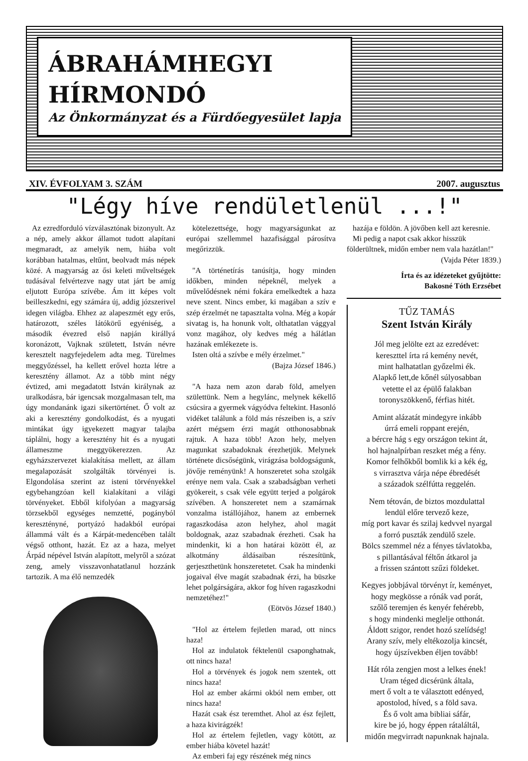ÁBRAHÁMHEGYI
HÍRMONDÓ Az Önkormányzat és a Fürdőegyesület lapja
XIV. ÉVFOLYAM 3. SZÁM 2007. augusztus
"Légy híve rendületlenül ...!"
Az ezredforduló vízválasztónak bizonyult. Az a nép, amely akkor államot tudott alapítani megmaradt, az amelyik nem, hiába volt korábban hatalmas, eltűnt, beolvadt más népek közé. A magyarság az ősi keleti műveltségek tudásával felvértezve nagy utat járt be amíg eljutott Európa szívébe. Ám itt képes volt beilleszkedni, egy számára új, addig józszerivel idegen világba. Ehhez az alapeszmét egy erős, határozott, széles látókörű egyéniség, a második évezred első napján királlyá koronázott, Vajknak született, István névre keresztelt nagyfejedelem adta meg. Türelmes meggyőzéssel, ha kellett erővel hozta létre a keresztény államot. Az a több mint négy évtized, ami megadatott István királynak az uralkodásra, bár igencsak mozgalmasan telt, ma úgy mondanánk igazi sikertörténet. Ő volt az aki a keresztény gondolkodást, és a nyugati mintákat úgy igyekezett magyar talajba táplálni, hogy a keresztény hit és a nyugati állameszme meggyökerezzen. Az egyházszervezet kialakítása mellett, az állam megalapozását szolgálták törvényei is. Elgondolása szerint az isteni törvényekkel egybehangzóan kell kialakítani a világi törvényeket. Ebből kifolyóan a magyarság törzsekből egységes nemzetté, pogányból keresztényné, portyázó hadakból európai állammá vált és a Kárpát-medencében talált végső otthont, hazát. Ez az a haza, melyet Árpád népével István alapított, melyről a szózat zeng, amely visszavonhatatlanul hozzánk tartozik. A ma élő nemzedék
kötelezettsége, hogy magyarságunkat az európai szellemmel hazafisággal párosítva megőrizzük.
"A történetírás tanúsítja, hogy minden időkben, minden népeknél, melyek a művelődésnek némi fokára emelkedtek a haza neve szent. Nincs ember, ki magában a szív e szép érzelmét ne tapasztalta volna. Még a kopár sivatag is, ha honunk volt, olthatatlan vággyal vonz magához, oly kedves még a hálátlan hazának emlékezete is.
Isten oltá a szívbe e mély érzelmet."
(Bajza József 1846.)
"A haza nem azon darab föld, amelyen születtünk. Nem a hegylánc, melynek kékellő csúcsira a gyermek vágyódva feltekint. Hasonló vidéket találunk a föld más részeiben is, a szív azért mégsem érzi magát otthonosabbnak rajtuk. A haza több! Azon hely, melyen magunkat szabadoknak érezhetjük. Melynek története dicsőségünk, virágzása boldogságunk, jövője reményünk! A honszeretet soha szolgák erénye nem vala. Csak a szabadságban verheti gyökereit, s csak véle együtt terjed a polgárok szívében. A honszeretet nem a szamárnak vonzalma istállójához, hanem az embernek ragaszkodása azon helyhez, ahol magát boldognak, azaz szabadnak érezheti. Csak ha mindenkit, ki a hon határai között él, az alkotmány áldásaiban részesítünk, gerjeszthetünk honszeretetet. Csak ha mindenki jogaival élve magát szabadnak érzi, ha büszke lehet polgárságára, akkor fog híven ragaszkodni nemzetéhez!"
(Eötvös József 1840.)
"Hol az értelem fejletlen marad, ott nincs haza!
Hol az indulatok féktelenül csaponghatnak, ott nincs haza!
Hol a törvények és jogok nem szentek, ott nincs haza!
Hol az ember akármi okból nem ember, ott nincs haza!
Hazát csak ész teremthet. Ahol az ész fejlett, a haza kivirágzék!
Hol az értelem fejletlen, vagy kötött, az ember hiába követel hazát!
Az emberi faj egy részének még nincs
hazája e földön. A jövőben kell azt keresnie.
Mi pedig a napot csak akkor hisszük földerültnek, midőn ember nem vala hazátlan!"
(Vajda Péter 1839.)
Írta és az idézeteket gyűjtötte:
Bakosné Tóth Erzsébet
TŰZ TAMÁS
Szent István Király
Jól meg jelölte ezt az ezredévet:
kereszttel írta rá kemény nevét,
mint halhatatlan győzelmi ék.
Alapkő lett,de kőnél súlyosabban
vetette el az épülő falakban
toronyszökkenő, férfias hitét.
Amint alázatát mindegyre inkább
úrrá emeli roppant erején,
a bércre hág s egy országon tekint át,
hol hajnalpírban reszket még a fény.
Komor felhőkből bomlik ki a kék ég,
s virrasztva várja népe ébredését
a századok szélfútta reggelén.
Nem tétován, de biztos mozdulattal
lendül előre tervező keze,
míg port kavar és szilaj kedvvel nyargal
a forró puszták zendülő szele.
Bölcs szemmel néz a fényes távlatokba,
s pillantásával féltőn átkarol ja
a frissen szántott szűzi földeket.
Kegyes jobbjával törvényt ír, keményet,
hogy megkösse a rónák vad porát,
szőlő teremjen és kenyér fehérebb,
s hogy mindenki meglelje otthonát.
Áldott szigor, rendet hozó szelídség!
Arany szív, mely eltékozolja kincsét,
hogy újszívekben éljen tovább!
Hát róla zengjen most a lelkes ének!
Uram téged dicsérünk általa,
mert ő volt a te választott edényed,
apostolod, híved, s a föld sava.
És ő volt ama bibliai sáfár,
kire be jó, hogy éppen rátaláltál,
midőn megvirradt napunknak hajnala.